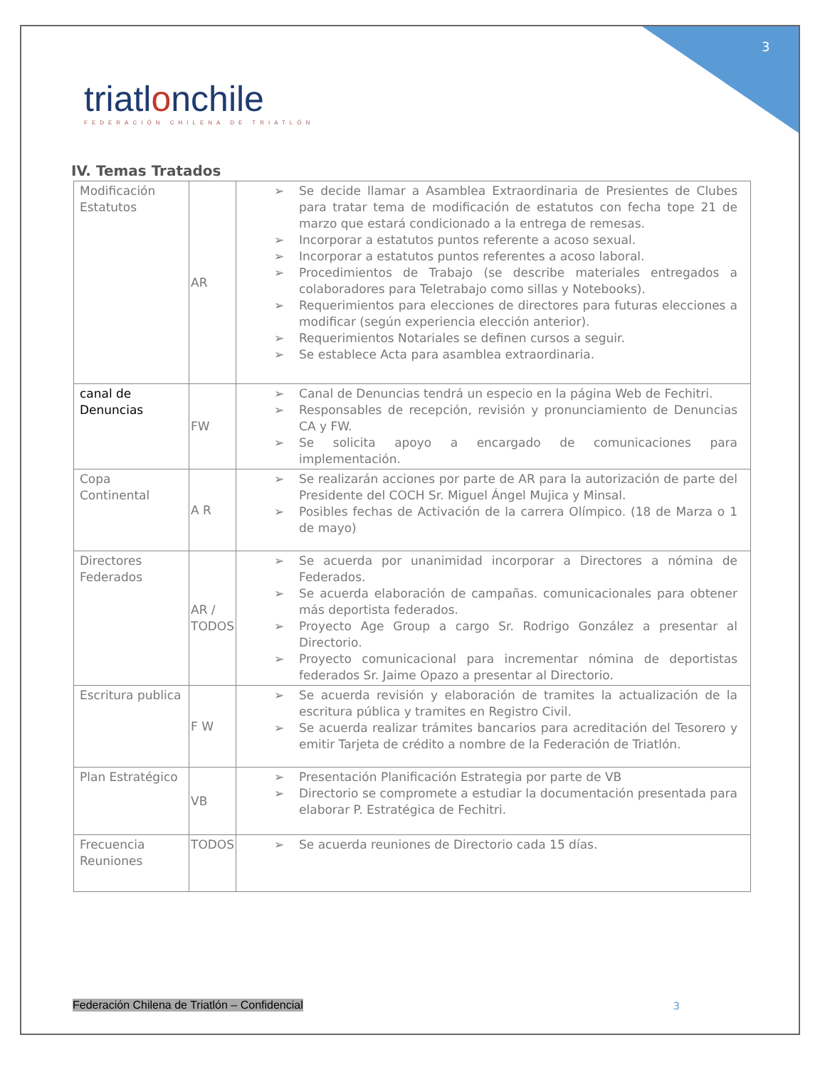3
triatlonchile
FEDERACIÓN CHILENA DE TRIATLÓN
IV. Temas Tratados
| Modificación Estatutos | AR | ➢ Se decide llamar a Asamblea Extraordinaria de Presientes de Clubes para tratar tema de modificación de estatutos con fecha tope 21 de marzo que estará condicionado a la entrega de remesas. ➢ Incorporar a estatutos puntos referente a acoso sexual. ➢ Incorporar a estatutos puntos referentes a acoso laboral. ➢ Procedimientos de Trabajo (se describe materiales entregados a colaboradores para Teletrabajo como sillas y Notebooks). ➢ Requerimientos para elecciones de directores para futuras elecciones a modificar (según experiencia elección anterior). ➢ Requerimientos Notariales se definen cursos a seguir. ➢ Se establece Acta para asamblea extraordinaria. |
| canal de Denuncias | FW | ➢ Canal de Denuncias tendrá un especio en la página Web de Fechitri. ➢ Responsables de recepción, revisión y pronunciamiento de Denuncias CA y FW. ➢ Se solicita apoyo a encargado de comunicaciones para implementación. |
| Copa Continental | A R | ➢ Se realizarán acciones por parte de AR para la autorización de parte del Presidente del COCH Sr. Miguel Ángel Mujica y Minsal. ➢ Posibles fechas de Activación de la carrera Olímpico. (18 de Marza o 1 de mayo) |
| Directores Federados | AR / TODOS | ➢ Se acuerda por unanimidad incorporar a Directores a nómina de Federados. ➢ Se acuerda elaboración de campañas. comunicacionales para obtener más deportista federados. ➢ Proyecto Age Group a cargo Sr. Rodrigo González a presentar al Directorio. ➢ Proyecto comunicacional para incrementar nómina de deportistas federados Sr. Jaime Opazo a presentar al Directorio. |
| Escritura publica | F W | ➢ Se acuerda revisión y elaboración de tramites la actualización de la escritura pública y tramites en Registro Civil. ➢ Se acuerda realizar trámites bancarios para acreditación del Tesorero y emitir Tarjeta de crédito a nombre de la Federación de Triatlón. |
| Plan Estratégico | VB | ➢ Presentación Planificación Estrategia por parte de VB ➢ Directorio se compromete a estudiar la documentación presentada para elaborar P. Estratégica de Fechitri. |
| Frecuencia Reuniones | TODOS | ➢ Se acuerda reuniones de Directorio cada 15 días. |
Federación Chilena de Triatlón – Confidencial
3